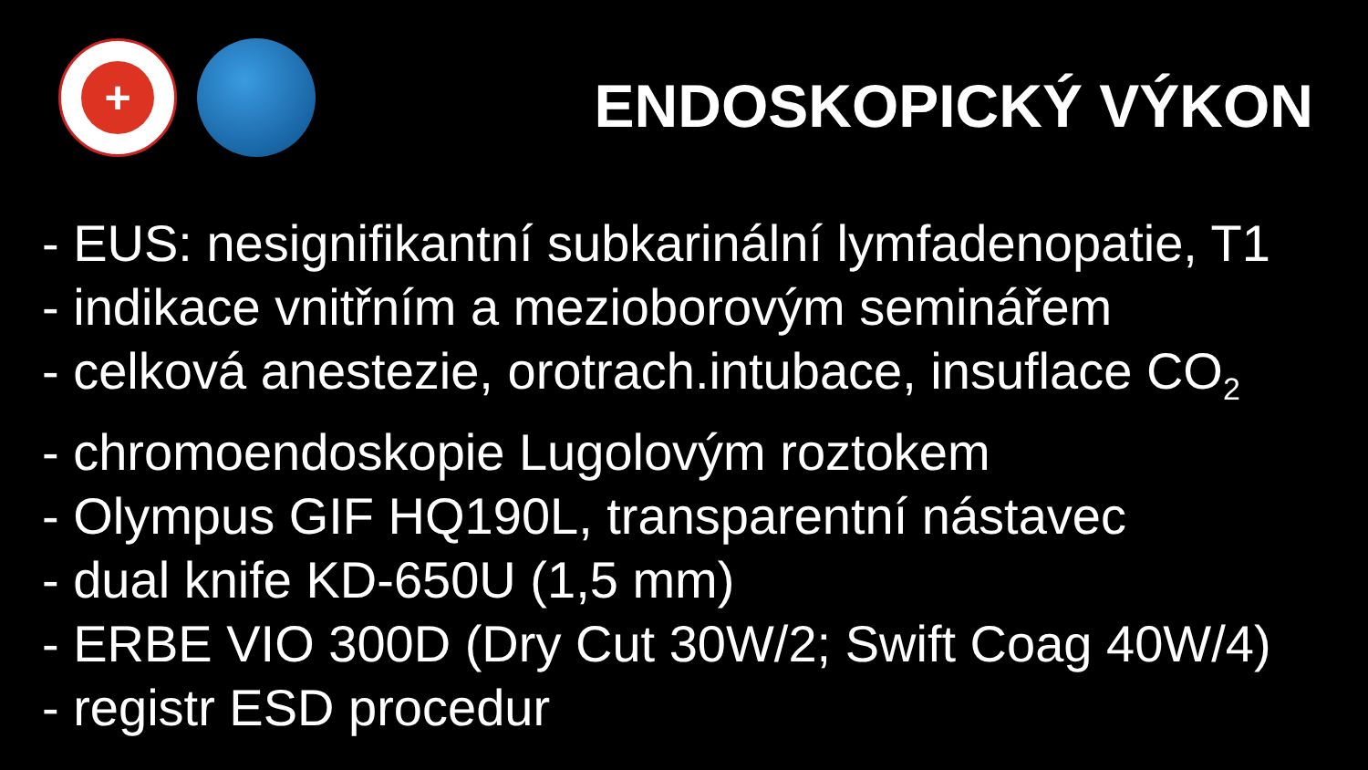+
ENDOSKOPICKÝ VÝKON
- EUS: nesignifikantní subkarinální lymfadenopatie, T1
- indikace vnitřním a mezioborovým seminářem
- celková anestezie, orotrach.intubace, insuflace CO<sub>2</sub>
- chromoendoskopie Lugolovým roztokem
- Olympus GIF HQ190L, transparentní nástavec
- dual knife KD-650U (1,5 mm)
- ERBE VIO 300D (Dry Cut 30W/2; Swift Coag 40W/4)
- registr ESD procedur